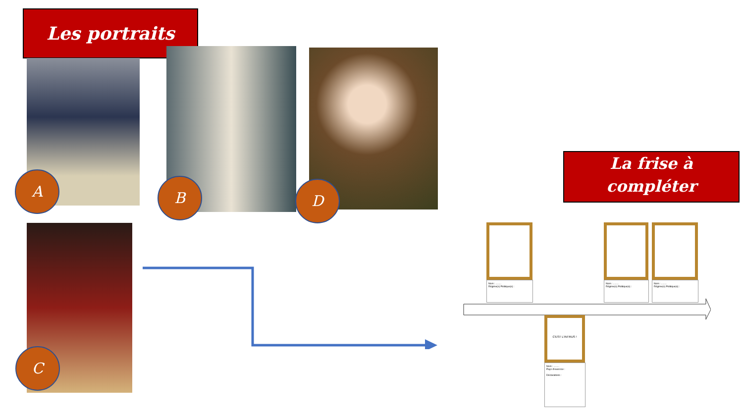Les portraits
A B D
C
La frise à
compléter
Nom : ........
Régime(s) Politique(s) :
Nom : ........
Régime(s) Politique(s) :
Nom : ........
Régime(s) Politique(s) :
C'EST L'INTRUS !
Nom : ........
Pays d'exercice :
Déclarations :